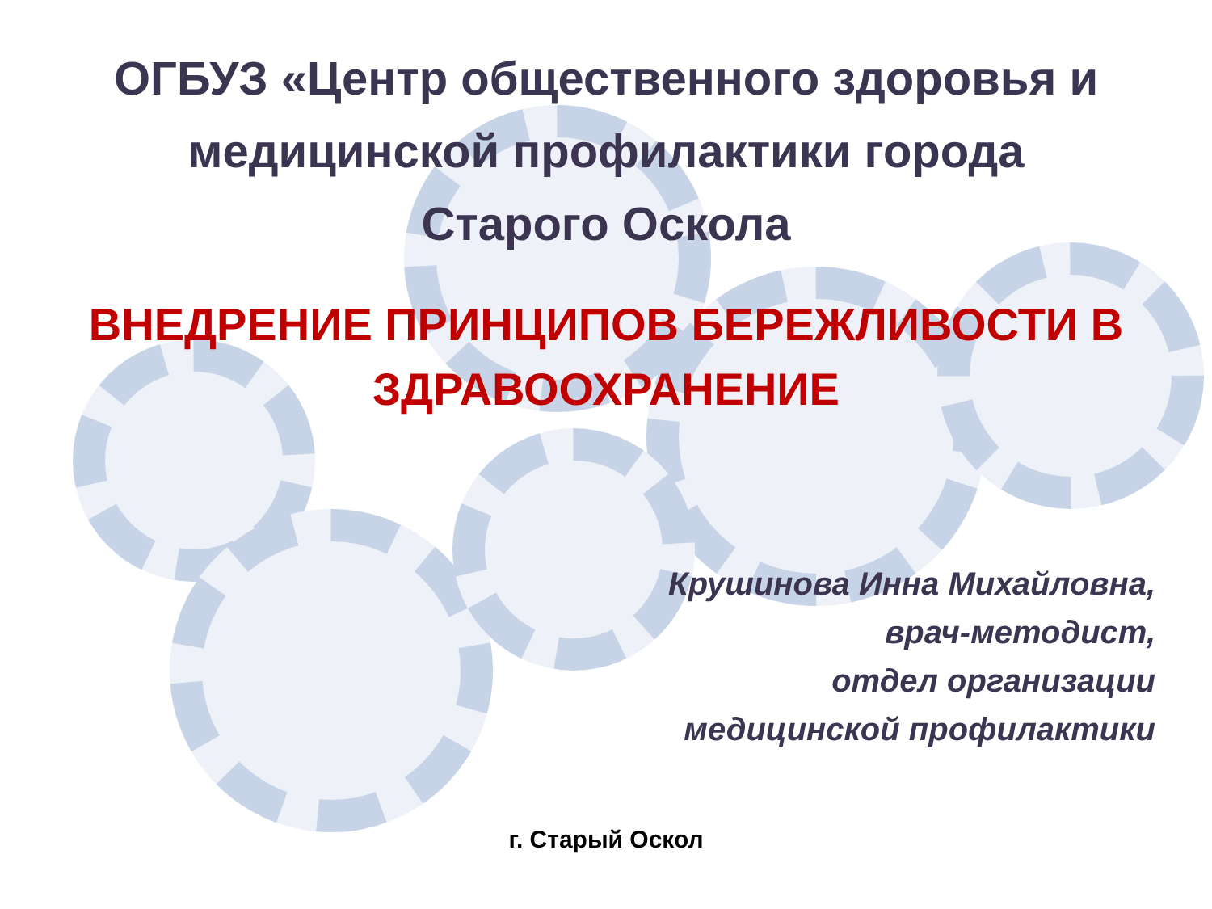ОГБУЗ «Центр общественного здоровья и
медицинской профилактики города
Старого Оскола
ВНЕДРЕНИЕ ПРИНЦИПОВ БЕРЕЖЛИВОСТИ В
ЗДРАВООХРАНЕНИЕ
Крушинова Инна Михайловна,
врач-методист,
отдел организации
медицинской профилактики
г. Старый Оскол